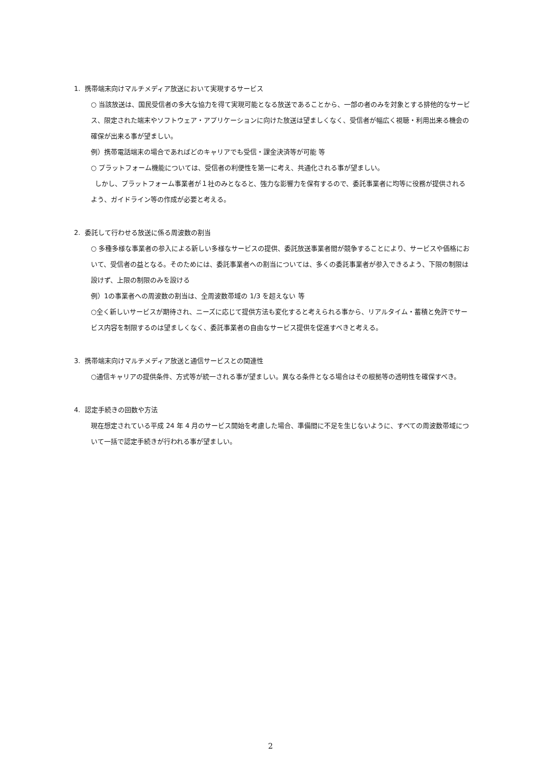1. 携帯端末向けマルチメディア放送において実現するサービス
○ 当該放送は、国民受信者の多大な協力を得て実現可能となる放送であることから、一部の者のみを対象とする排他的なサービス、限定された端末やソフトウェア・アプリケーションに向けた放送は望ましくなく、受信者が幅広く視聴・利用出来る機会の確保が出来る事が望ましい。
例）携帯電話端末の場合であればどのキャリアでも受信・課金決済等が可能 等
○ プラットフォーム機能については、受信者の利便性を第一に考え、共通化される事が望ましい。
しかし、プラットフォーム事業者が１社のみとなると、強力な影響力を保有するので、委託事業者に均等に役務が提供されるよう、ガイドライン等の作成が必要と考える。
2. 委託して行わせる放送に係る周波数の割当
○ 多種多様な事業者の参入による新しい多様なサービスの提供、委託放送事業者間が競争することにより、サービスや価格において、受信者の益となる。そのためには、委託事業者への割当については、多くの委託事業者が参入できるよう、下限の制限は設けず、上限の制限のみを設ける
例）1の事業者への周波数の割当は、全周波数帯域の 1/3 を超えない 等
○全く新しいサービスが期待され、ニーズに応じて提供方法も変化すると考えられる事から、リアルタイム・蓄積と免許でサービス内容を制限するのは望ましくなく、委託事業者の自由なサービス提供を促進すべきと考える。
3. 携帯端末向けマルチメディア放送と通信サービスとの関連性
○通信キャリアの提供条件、方式等が統一される事が望ましい。異なる条件となる場合はその根拠等の透明性を確保すべき。
4. 認定手続きの回数や方法
現在想定されている平成 24 年 4 月のサービス開始を考慮した場合、準備間に不足を生じないように、すべての周波数帯域について一括で認定手続きが行われる事が望ましい。
2